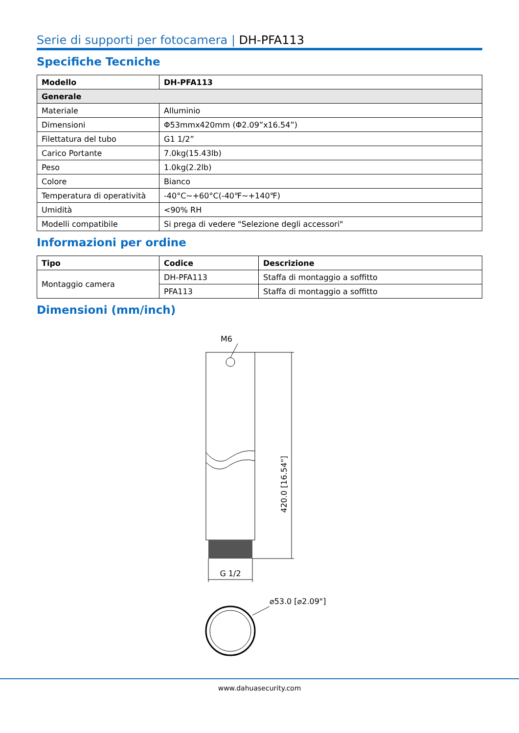Serie di supporti per fotocamera | DH-PFA113
Specifiche Tecniche
| Modello | DH-PFA113 |
| --- | --- |
| Generale | |
| Materiale | Alluminio |
| Dimensioni | Φ53mmx420mm (Φ2.09”x16.54”) |
| Filettatura del tubo | G1 1/2” |
| Carico Portante | 7.0kg(15.43lb) |
| Peso | 1.0kg(2.2lb) |
| Colore | Bianco |
| Temperatura di operatività | -40°C~+60°C(-40℉~+140℉) |
| Umidità | <90% RH |
| Modelli compatibile | Si prega di vedere "Selezione degli accessori" |
Informazioni per ordine
| Tipo | Codice | Descrizione |
| --- | --- | --- |
| Montaggio camera | DH-PFA113 | Staffa di montaggio a soffitto |
| | PFA113 | Staffa di montaggio a soffitto |
Dimensioni (mm/inch)
M6
420.0 [16.54"]
G 1/2
⌀53.0 [⌀2.09"]
www.dahuasecurity.com